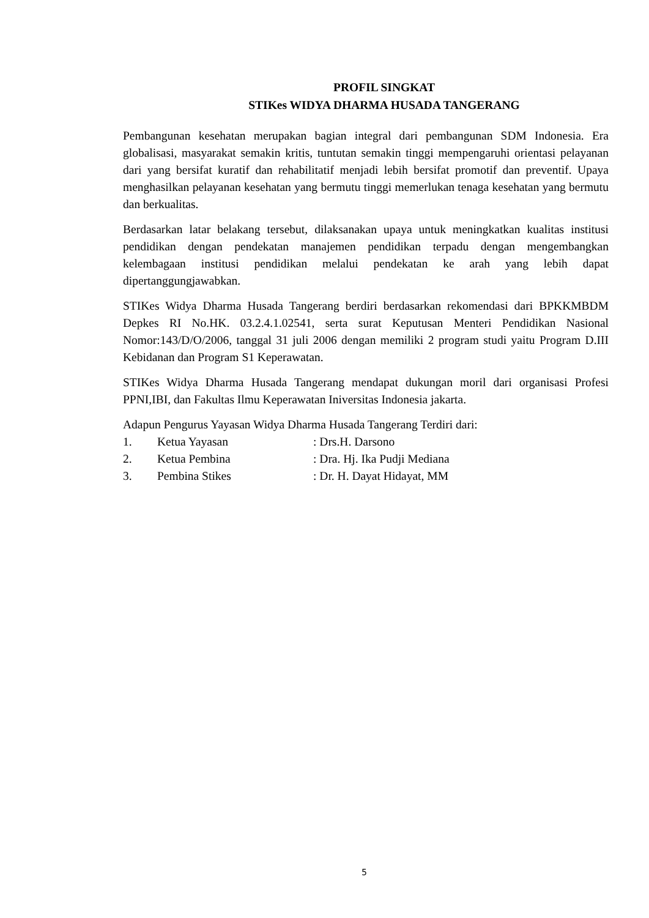PROFIL SINGKAT
STIKes WIDYA DHARMA HUSADA TANGERANG
Pembangunan kesehatan merupakan bagian integral dari pembangunan SDM Indonesia. Era globalisasi, masyarakat semakin kritis, tuntutan semakin tinggi mempengaruhi orientasi pelayanan dari yang bersifat kuratif dan rehabilitatif menjadi lebih bersifat promotif dan preventif. Upaya menghasilkan pelayanan kesehatan yang bermutu tinggi memerlukan tenaga kesehatan yang bermutu dan berkualitas.
Berdasarkan latar belakang tersebut, dilaksanakan upaya untuk meningkatkan kualitas institusi pendidikan dengan pendekatan manajemen pendidikan terpadu dengan mengembangkan kelembagaan institusi pendidikan melalui pendekatan ke arah yang lebih dapat dipertanggungjawabkan.
STIKes Widya Dharma Husada Tangerang berdiri berdasarkan rekomendasi dari BPKKMBDM Depkes RI No.HK. 03.2.4.1.02541, serta surat Keputusan Menteri Pendidikan Nasional Nomor:143/D/O/2006, tanggal 31 juli 2006 dengan memiliki 2 program studi yaitu Program D.III Kebidanan dan Program S1 Keperawatan.
STIKes Widya Dharma Husada Tangerang mendapat dukungan moril dari organisasi Profesi PPNI,IBI, dan Fakultas Ilmu Keperawatan Iniversitas Indonesia jakarta.
Adapun Pengurus Yayasan Widya Dharma Husada Tangerang Terdiri dari:
1. Ketua Yayasan: Drs.H. Darsono
2. Ketua Pembina: Dra. Hj. Ika Pudji Mediana
3. Pembina Stikes: Dr. H. Dayat Hidayat, MM
5